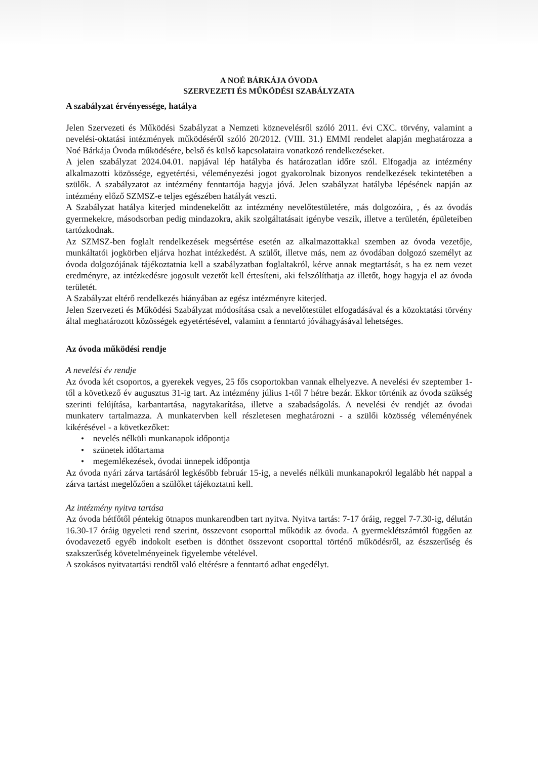A NOÉ BÁRKÁJA ÓVODA
SZERVEZETI ÉS MŰKÖDÉSI SZABÁLYZATA
A szabályzat érvényessége, hatálya
Jelen Szervezeti és Működési Szabályzat a Nemzeti köznevelésről szóló 2011. évi CXC. törvény, valamint a nevelési-oktatási intézmények működéséről szóló 20/2012. (VIII. 31.) EMMI rendelet alapján meghatározza a Noé Bárkája Óvoda működésére, belső és külső kapcsolataira vonatkozó rendelkezéseket.
A jelen szabályzat 2024.04.01. napjával lép hatályba és határozatlan időre szól. Elfogadja az intézmény alkalmazotti közössége, egyetértési, véleményezési jogot gyakorolnak bizonyos rendelkezések tekintetében a szülők. A szabályzatot az intézmény fenntartója hagyja jóvá. Jelen szabályzat hatályba lépésének napján az intézmény előző SZMSZ-e teljes egészében hatályát veszti.
A Szabályzat hatálya kiterjed mindenekelőtt az intézmény nevelőtestületére, más dolgozóira, , és az óvodás gyermekekre, másodsorban pedig mindazokra, akik szolgáltatásait igénybe veszik, illetve a területén, épületeiben tartózkodnak.
Az SZMSZ-ben foglalt rendelkezések megsértése esetén az alkalmazottakkal szemben az óvoda vezetője, munkáltatói jogkörben eljárva hozhat intézkedést. A szülőt, illetve más, nem az óvodában dolgozó személyt az óvoda dolgozójának tájékoztatnia kell a szabályzatban foglaltakról, kérve annak megtartását, s ha ez nem vezet eredményre, az intézkedésre jogosult vezetőt kell értesíteni, aki felszólíthatja az illetőt, hogy hagyja el az óvoda területét.
A Szabályzat eltérő rendelkezés hiányában az egész intézményre kiterjed.
Jelen Szervezeti és Működési Szabályzat módosítása csak a nevelőtestület elfogadásával és a közoktatási törvény által meghatározott közösségek egyetértésével, valamint a fenntartó jóváhagyásával lehetséges.
Az óvoda működési rendje
A nevelési év rendje
Az óvoda két csoportos, a gyerekek vegyes, 25 fős csoportokban vannak elhelyezve. A nevelési év szeptember 1-től a következő év augusztus 31-ig tart. Az intézmény július 1-től 7 hétre bezár. Ekkor történik az óvoda szükség szerinti felújítása, karbantartása, nagytakarítása, illetve a szabadságolás. A nevelési év rendjét az óvodai munkaterv tartalmazza. A munkatervben kell részletesen meghatározni - a szülői közösség véleményének kikérésével - a következőket:
• nevelés nélküli munkanapok időpontja
• szünetek időtartama
• megemlékezések, óvodai ünnepek időpontja
Az óvoda nyári zárva tartásáról legkésőbb február 15-ig, a nevelés nélküli munkanapokról legalább hét nappal a zárva tartást megelőzően a szülőket tájékoztatni kell.
Az intézmény nyitva tartása
Az óvoda hétfőtől péntekig ötnapos munkarendben tart nyitva. Nyitva tartás: 7-17 óráig, reggel 7-7.30-ig, délután 16.30-17 óráig ügyeleti rend szerint, összevont csoporttal működik az óvoda. A gyermeklétszámtól függően az óvodavezető egyéb indokolt esetben is dönthet összevont csoporttal történő működésről, az észszerűség és szakszerűség követelményeinek figyelembe vételével.
A szokásos nyitvatartási rendtől való eltérésre a fenntartó adhat engedélyt.